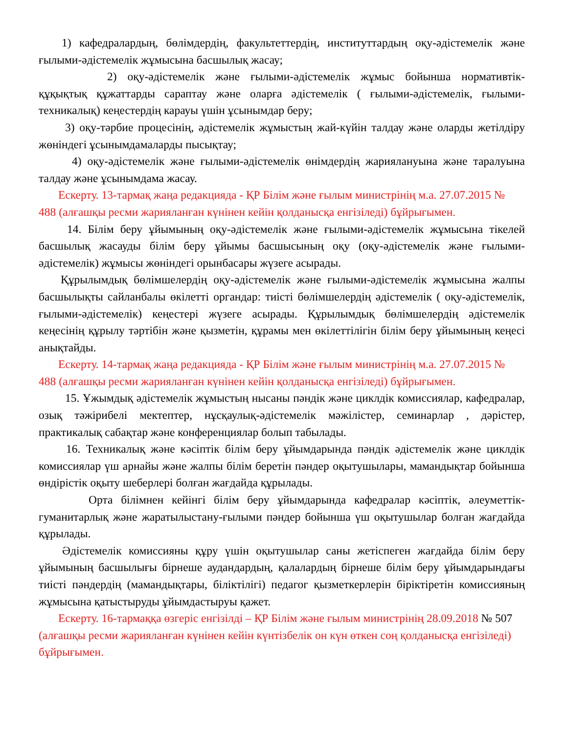1) кафедралардың, бөлімдердің, факультеттердің, институттардың оқу-әдістемелік және ғылыми-әдістемелік жұмысына басшылық жасау;
2) оқу-әдістемелік және ғылыми-әдістемелік жұмыс бойынша нормативтік-құқықтық құжаттарды сараптау және оларға әдістемелік ( ғылыми-әдістемелік, ғылыми-техникалық) кеңестердің карауы үшін ұсынымдар беру;
3) оқу-тәрбие процесінің, әдістемелік жұмыстың жай-күйін талдау және оларды жетілдіру жөніндегі ұсынымдамаларды пысықтау;
4) оқу-әдістемелік және ғылыми-әдістемелік өнімдердің жариялануына және таралуына талдау және ұсынымдама жасау.
Ескерту. 13-тармақ жаңа редакцияда - ҚР Білім және ғылым министрінің м.а. 27.07.2015 № 488 (алғашқы ресми жарияланған күнінен кейін қолданысқа енгізіледі) бұйрығымен.
14. Білім беру ұйымының оқу-әдістемелік және ғылыми-әдістемелік жұмысына тікелей басшылық жасауды білім беру ұйымы басшысының оқу (оқу-әдістемелік және ғылыми-әдістемелік) жұмысы жөніндегі орынбасары жүзеге асырады.
Құрылымдық бөлімшелердің оқу-әдістемелік және ғылыми-әдістемелік жұмысына жалпы басшылықты сайланбалы өкілетті органдар: тиісті бөлімшелердің әдістемелік ( оқу-әдістемелік, ғылыми-әдістемелік) кеңестері жүзеге асырады. Құрылымдық бөлімшелердің әдістемелік кеңесінің құрылу тәртібін және қызметін, құрамы мен өкілеттілігін білім беру ұйымының кеңесі анықтайды.
Ескерту. 14-тармақ жаңа редакцияда - ҚР Білім және ғылым министрінің м.а. 27.07.2015 № 488 (алғашқы ресми жарияланған күнінен кейін қолданысқа енгізіледі) бұйрығымен.
15. Ұжымдық әдістемелік жұмыстың нысаны пәндік және циклдік комиссиялар, кафедралар, озық тәжірибелі мектептер, нұсқаулық-әдістемелік мәжілістер, семинарлар , дәрістер, практикалық сабақтар және конференциялар болып табылады.
16. Техникалық және кәсіптік білім беру ұйымдарында пәндік әдістемелік және циклдік комиссиялар үш арнайы және жалпы білім беретін пәндер оқытушылары, мамандықтар бойынша өндірістік оқыту шеберлері болған жағдайда құрылады.
Орта білімнен кейінгі білім беру ұйымдарында кафедралар кәсіптік, әлеуметтік-гуманитарлық және жаратылыстану-ғылыми пәндер бойынша үш оқытушылар болған жағдайда құрылады.
Әдістемелік комиссияны құру үшін оқытушылар саны жетіспеген жағдайда білім беру ұйымының басшылығы бірнеше аудандардың, қалалардың бірнеше білім беру ұйымдарындағы тиісті пәндердің (мамандықтары, біліктілігі) педагог қызметкерлерін біріктіретін комиссияның жұмысына қатыстыруды ұйымдастыруы қажет.
Ескерту. 16-тармаққа өзгеріс енгізілді – ҚР Білім және ғылым министрінің 28.09.2018 № 507 (алғашқы ресми жарияланған күнінен кейін күнтізбелік он күн өткен соң қолданысқа енгізіледі) бұйрығымен.